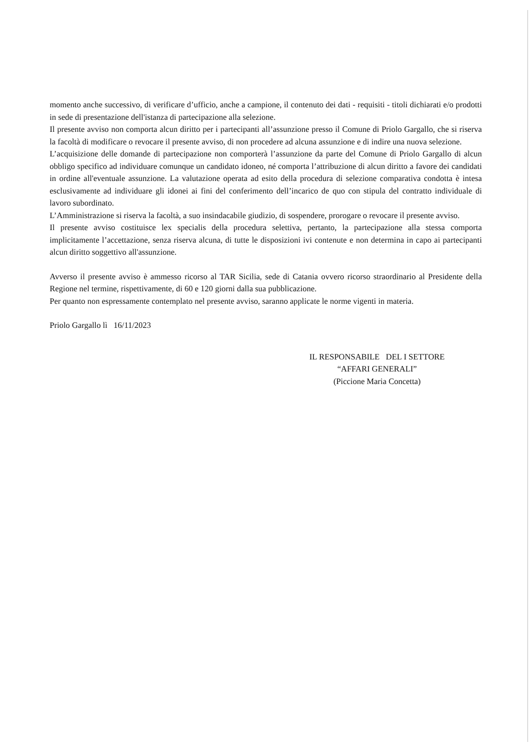momento anche successivo, di verificare d’ufficio, anche a campione, il contenuto dei dati - requisiti - titoli dichiarati e/o prodotti in sede di presentazione dell'istanza di partecipazione alla selezione.
Il presente avviso non comporta alcun diritto per i partecipanti all’assunzione presso il Comune di Priolo Gargallo, che si riserva la facoltà di modificare o revocare il presente avviso, di non procedere ad alcuna assunzione e di indire una nuova selezione.
L’acquisizione delle domande di partecipazione non comporterà l’assunzione da parte del Comune di Priolo Gargallo di alcun obbligo specifico ad individuare comunque un candidato idoneo, né comporta l’attribuzione di alcun diritto a favore dei candidati in ordine all'eventuale assunzione. La valutazione operata ad esito della procedura di selezione comparativa condotta è intesa esclusivamente ad individuare gli idonei ai fini del conferimento dell’incarico de quo con stipula del contratto individuale di lavoro subordinato.
L’Amministrazione si riserva la facoltà, a suo insindacabile giudizio, di sospendere, prorogare o revocare il presente avviso.
Il presente avviso costituisce lex specialis della procedura selettiva, pertanto, la partecipazione alla stessa comporta implicitamente l’accettazione, senza riserva alcuna, di tutte le disposizioni ivi contenute e non determina in capo ai partecipanti alcun diritto soggettivo all'assunzione.
Avverso il presente avviso è ammesso ricorso al TAR Sicilia, sede di Catania ovvero ricorso straordinario al Presidente della Regione nel termine, rispettivamente, di 60 e 120 giorni dalla sua pubblicazione.
Per quanto non espressamente contemplato nel presente avviso, saranno applicate le norme vigenti in materia.
Priolo Gargallo lì 16/11/2023
IL RESPONSABILE DEL I SETTORE
“AFFARI GENERALI”
(Piccione Maria Concetta)